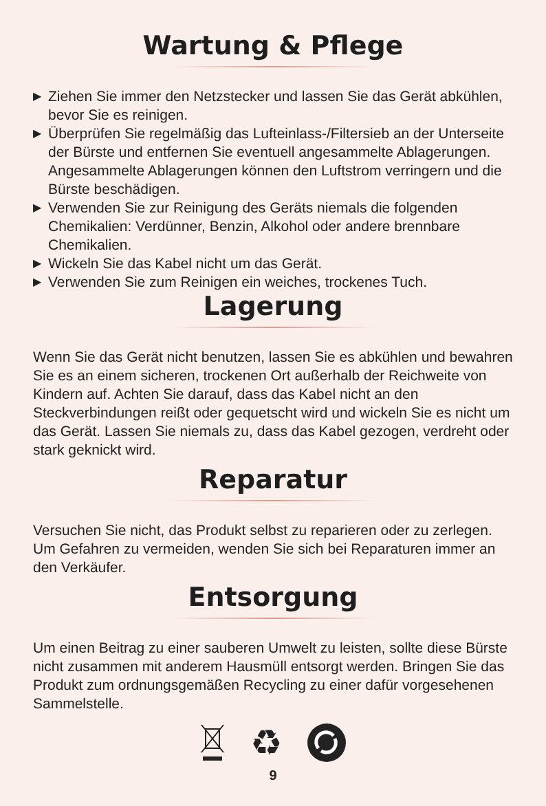Wartung & Pflege
▶ Ziehen Sie immer den Netzstecker und lassen Sie das Gerät abkühlen, bevor Sie es reinigen.
▶ Überprüfen Sie regelmäßig das Lufteinlass-/Filtersieb an der Unterseite der Bürste und entfernen Sie eventuell angesammelte Ablagerungen. Angesammelte Ablagerungen können den Luftstrom verringern und die Bürste beschädigen.
▶ Verwenden Sie zur Reinigung des Geräts niemals die folgenden Chemikalien: Verdünner, Benzin, Alkohol oder andere brennbare Chemikalien.
▶ Wickeln Sie das Kabel nicht um das Gerät.
▶ Verwenden Sie zum Reinigen ein weiches, trockenes Tuch.
Lagerung
Wenn Sie das Gerät nicht benutzen, lassen Sie es abkühlen und bewahren Sie es an einem sicheren, trockenen Ort außerhalb der Reichweite von Kindern auf. Achten Sie darauf, dass das Kabel nicht an den Steckverbindungen reißt oder gequetscht wird und wickeln Sie es nicht um das Gerät. Lassen Sie niemals zu, dass das Kabel gezogen, verdreht oder stark geknickt wird.
Reparatur
Versuchen Sie nicht, das Produkt selbst zu reparieren oder zu zerlegen. Um Gefahren zu vermeiden, wenden Sie sich bei Reparaturen immer an den Verkäufer.
Entsorgung
Um einen Beitrag zu einer sauberen Umwelt zu leisten, sollte diese Bürste nicht zusammen mit anderem Hausmüll entsorgt werden. Bringen Sie das Produkt zum ordnungsgemäßen Recycling zu einer dafür vorgesehenen Sammelstelle.
♻
9